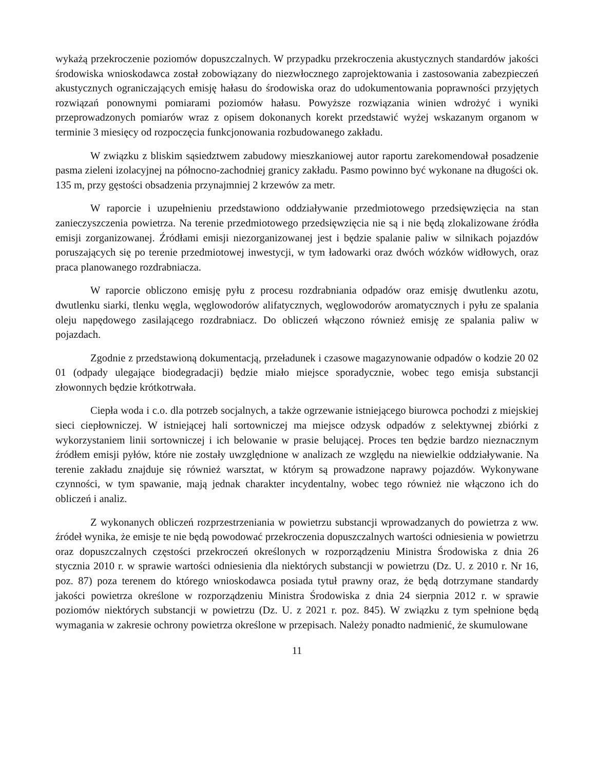wykażą przekroczenie poziomów dopuszczalnych. W przypadku przekroczenia akustycznych standardów jakości środowiska wnioskodawca został zobowiązany do niezwłocznego zaprojektowania i zastosowania zabezpieczeń akustycznych ograniczających emisję hałasu do środowiska oraz do udokumentowania poprawności przyjętych rozwiązań ponownymi pomiarami poziomów hałasu. Powyższe rozwiązania winien wdrożyć i wyniki przeprowadzonych pomiarów wraz z opisem dokonanych korekt przedstawić wyżej wskazanym organom w terminie 3 miesięcy od rozpoczęcia funkcjonowania rozbudowanego zakładu.
W związku z bliskim sąsiedztwem zabudowy mieszkaniowej autor raportu zarekomendował posadzenie pasma zieleni izolacyjnej na północno-zachodniej granicy zakładu. Pasmo powinno być wykonane na długości ok. 135 m, przy gęstości obsadzenia przynajmniej 2 krzewów za metr.
W raporcie i uzupełnieniu przedstawiono oddziaływanie przedmiotowego przedsięwzięcia na stan zanieczyszczenia powietrza. Na terenie przedmiotowego przedsięwzięcia nie są i nie będą zlokalizowane źródła emisji zorganizowanej. Źródłami emisji niezorganizowanej jest i będzie spalanie paliw w silnikach pojazdów poruszających się po terenie przedmiotowej inwestycji, w tym ładowarki oraz dwóch wózków widłowych, oraz praca planowanego rozdrabniacza.
W raporcie obliczono emisję pyłu z procesu rozdrabniania odpadów oraz emisję dwutlenku azotu, dwutlenku siarki, tlenku węgla, węglowodorów alifatycznych, węglowodorów aromatycznych i pyłu ze spalania oleju napędowego zasilającego rozdrabniacz. Do obliczeń włączono również emisję ze spalania paliw w pojazdach.
Zgodnie z przedstawioną dokumentacją, przeładunek i czasowe magazynowanie odpadów o kodzie 20 02 01 (odpady ulegające biodegradacji) będzie miało miejsce sporadycznie, wobec tego emisja substancji złowonnych będzie krótkotrwała.
Ciepła woda i c.o. dla potrzeb socjalnych, a także ogrzewanie istniejącego biurowca pochodzi z miejskiej sieci ciepłowniczej. W istniejącej hali sortowniczej ma miejsce odzysk odpadów z selektywnej zbiórki z wykorzystaniem linii sortowniczej i ich belowanie w prasie belującej. Proces ten będzie bardzo nieznacznym źródłem emisji pyłów, które nie zostały uwzględnione w analizach ze względu na niewielkie oddziaływanie. Na terenie zakładu znajduje się również warsztat, w którym są prowadzone naprawy pojazdów. Wykonywane czynności, w tym spawanie, mają jednak charakter incydentalny, wobec tego również nie włączono ich do obliczeń i analiz.
Z wykonanych obliczeń rozprzestrzeniania w powietrzu substancji wprowadzanych do powietrza z ww. źródeł wynika, że emisje te nie będą powodować przekroczenia dopuszczalnych wartości odniesienia w powietrzu oraz dopuszczalnych częstości przekroczeń określonych w rozporządzeniu Ministra Środowiska z dnia 26 stycznia 2010 r. w sprawie wartości odniesienia dla niektórych substancji w powietrzu (Dz. U. z 2010 r. Nr 16, poz. 87) poza terenem do którego wnioskodawca posiada tytuł prawny oraz, że będą dotrzymane standardy jakości powietrza określone w rozporządzeniu Ministra Środowiska z dnia 24 sierpnia 2012 r. w sprawie poziomów niektórych substancji w powietrzu (Dz. U. z 2021 r. poz. 845). W związku z tym spełnione będą wymagania w zakresie ochrony powietrza określone w przepisach. Należy ponadto nadmienić, że skumulowane
11